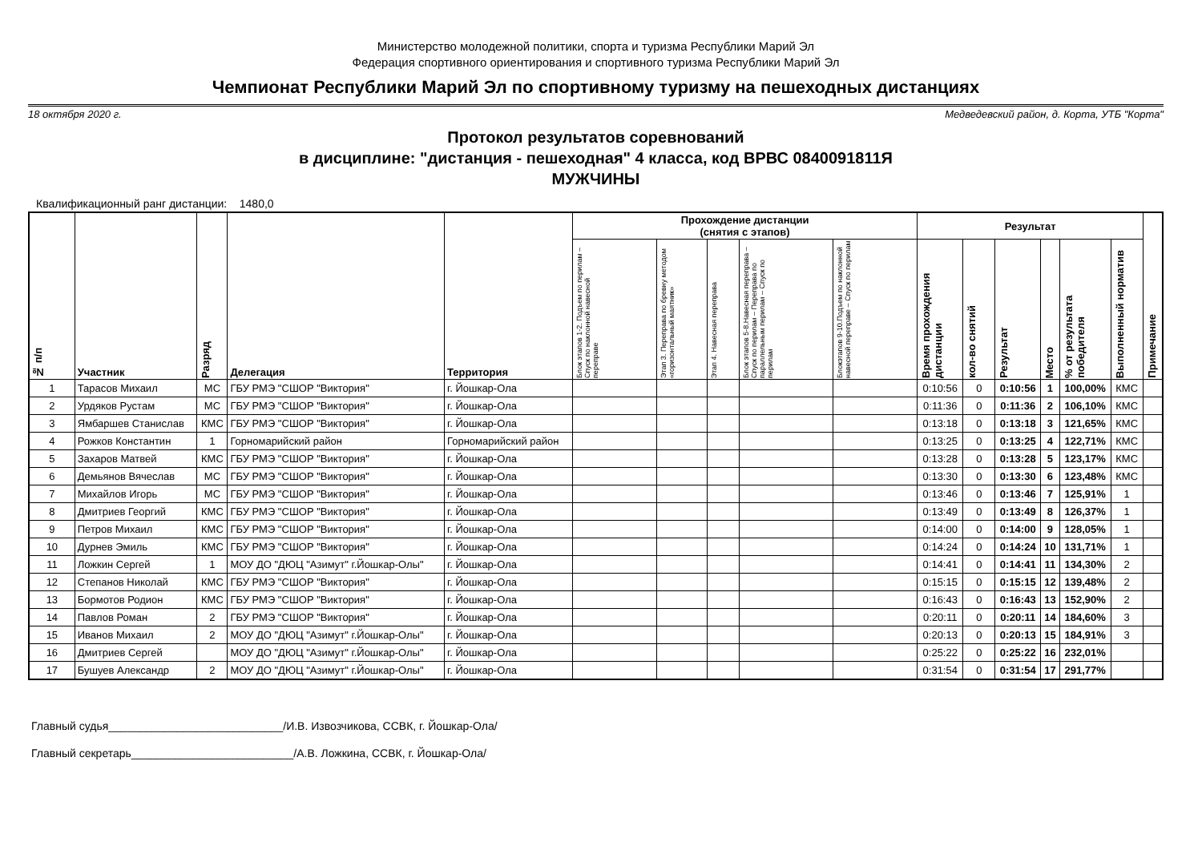Министерство молодежной политики, спорта и туризма Республики Марий Эл
Федерация спортивного ориентирования и спортивного туризма Республики Марий Эл
Чемпионат Республики Марий Эл по спортивному туризму на пешеходных дистанциях
18 октября 2020 г. Медведевский район, д. Корта, УТБ "Корта"
Протокол результатов соревнований
в дисциплине: "дистанция - пешеходная" 4 класса, код ВРВС 0840091811Я
МУЖЧИНЫ
Квалификационный ранг дистанции: 1480,0
| № п/п | Участник | Разряд | Делегация | Территория | Прохождение дистанции (снятия с этапов) | | | | | Результат | | | | | | Примечание |
| --- | --- | --- | --- | --- | --- | --- | --- | --- | --- | --- | --- | --- | --- | --- | --- | --- |
| | | | | | Блок этапов 1-2. Подъем по перилам – Спуск по наклонной навесной переправе | Этап 3. Переправа по бревну методом «горизонтальный маятник» | Этап 4. Навесная переправа | Блок этапов 5-8.Навесная переправа – Спуск по перилам – Переправа по параллельным перилам – Спуск по перилам | Блокэтапов 9-10.Подъем по наклонной навесной переправе – Спуск по перилам | Время прохождения дистанции | кол-во снятий | Результат | Место | % от результата победителя | Выполненный норматив | |
| 1 | Тарасов Михаил | МС | ГБУ РМЭ "СШОР "Виктория" | г. Йошкар-Ола | | | | | | 0:10:56 | 0 | 0:10:56 | 1 | 100,00% | КМС | |
| 2 | Урдяков Рустам | МС | ГБУ РМЭ "СШОР "Виктория" | г. Йошкар-Ола | | | | | | 0:11:36 | 0 | 0:11:36 | 2 | 106,10% | КМС | |
| 3 | Ямбаршев Станислав | КМС | ГБУ РМЭ "СШОР "Виктория" | г. Йошкар-Ола | | | | | | 0:13:18 | 0 | 0:13:18 | 3 | 121,65% | КМС | |
| 4 | Рожков Константин | 1 | Горномарийский район | Горномарийский район | | | | | | 0:13:25 | 0 | 0:13:25 | 4 | 122,71% | КМС | |
| 5 | Захаров Матвей | КМС | ГБУ РМЭ "СШОР "Виктория" | г. Йошкар-Ола | | | | | | 0:13:28 | 0 | 0:13:28 | 5 | 123,17% | КМС | |
| 6 | Демьянов Вячеслав | МС | ГБУ РМЭ "СШОР "Виктория" | г. Йошкар-Ола | | | | | | 0:13:30 | 0 | 0:13:30 | 6 | 123,48% | КМС | |
| 7 | Михайлов Игорь | МС | ГБУ РМЭ "СШОР "Виктория" | г. Йошкар-Ола | | | | | | 0:13:46 | 0 | 0:13:46 | 7 | 125,91% | 1 | |
| 8 | Дмитриев Георгий | КМС | ГБУ РМЭ "СШОР "Виктория" | г. Йошкар-Ола | | | | | | 0:13:49 | 0 | 0:13:49 | 8 | 126,37% | 1 | |
| 9 | Петров Михаил | КМС | ГБУ РМЭ "СШОР "Виктория" | г. Йошкар-Ола | | | | | | 0:14:00 | 0 | 0:14:00 | 9 | 128,05% | 1 | |
| 10 | Дурнев Эмиль | КМС | ГБУ РМЭ "СШОР "Виктория" | г. Йошкар-Ола | | | | | | 0:14:24 | 0 | 0:14:24 | 10 | 131,71% | 1 | |
| 11 | Ложкин Сергей | 1 | МОУ ДО "ДЮЦ "Азимут" г.Йошкар-Олы" | г. Йошкар-Ола | | | | | | 0:14:41 | 0 | 0:14:41 | 11 | 134,30% | 2 | |
| 12 | Степанов Николай | КМС | ГБУ РМЭ "СШОР "Виктория" | г. Йошкар-Ола | | | | | | 0:15:15 | 0 | 0:15:15 | 12 | 139,48% | 2 | |
| 13 | Бормотов Родион | КМС | ГБУ РМЭ "СШОР "Виктория" | г. Йошкар-Ола | | | | | | 0:16:43 | 0 | 0:16:43 | 13 | 152,90% | 2 | |
| 14 | Павлов Роман | 2 | ГБУ РМЭ "СШОР "Виктория" | г. Йошкар-Ола | | | | | | 0:20:11 | 0 | 0:20:11 | 14 | 184,60% | 3 | |
| 15 | Иванов Михаил | 2 | МОУ ДО "ДЮЦ "Азимут" г.Йошкар-Олы" | г. Йошкар-Ола | | | | | | 0:20:13 | 0 | 0:20:13 | 15 | 184,91% | 3 | |
| 16 | Дмитриев Сергей | | МОУ ДО "ДЮЦ "Азимут" г.Йошкар-Олы" | г. Йошкар-Ола | | | | | | 0:25:22 | 0 | 0:25:22 | 16 | 232,01% | | |
| 17 | Бушуев Александр | 2 | МОУ ДО "ДЮЦ "Азимут" г.Йошкар-Олы" | г. Йошкар-Ола | | | | | | 0:31:54 | 0 | 0:31:54 | 17 | 291,77% | | |
Главный судья____________________________/И.В. Извозчикова, ССВК, г. Йошкар-Ола/
Главный секретарь__________________________/А.В. Ложкина, ССВК, г. Йошкар-Ола/